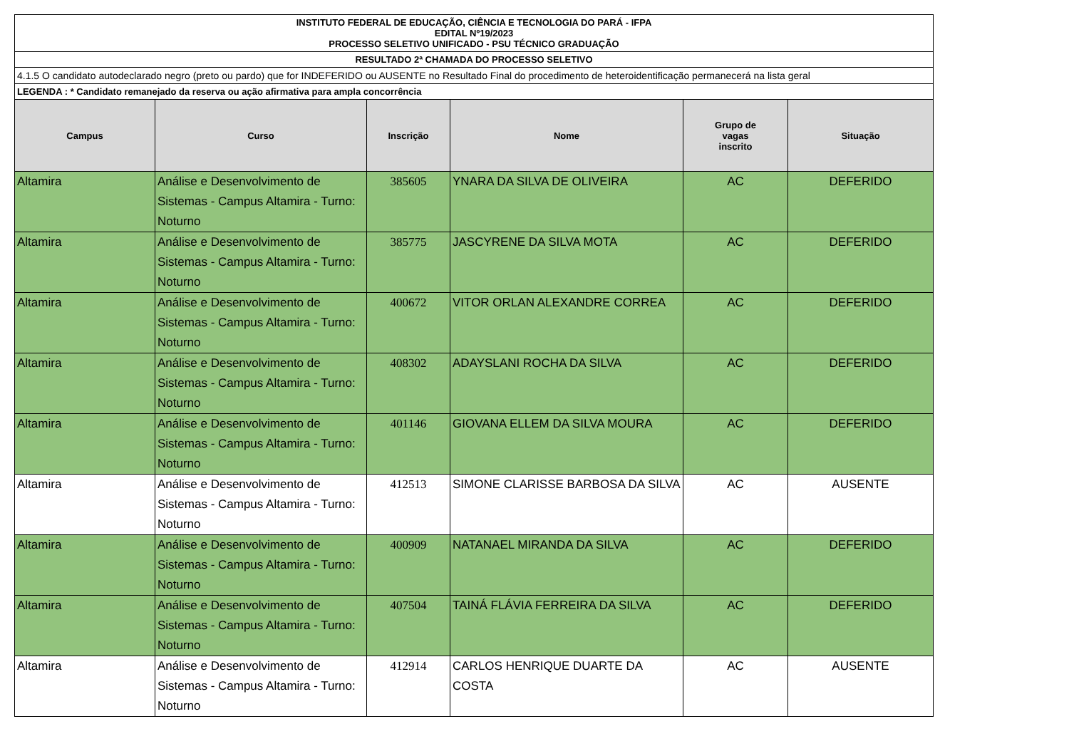| INSTITUTO FEDERAL DE EDUCAÇÃO, CIÊNCIA E TECNOLOGIA DO PARÁ - IFPA EDITAL Nº19/2023 PROCESSO SELETIVO UNIFICADO - PSU TÉCNICO GRADUAÇÃO | | | | | |
| RESULTADO 2ª CHAMADA DO PROCESSO SELETIVO | | | | | |
| 4.1.5 O candidato autodeclarado negro (preto ou pardo) que for INDEFERIDO ou AUSENTE no Resultado Final do procedimento de heteroidentificação permanecerá na lista geral | | | | | |
| LEGENDA : * Candidato remanejado da reserva ou ação afirmativa para ampla concorrência | | | | | |
| Campus | Curso | Inscrição | Nome | Grupo de vagas inscrito | Situação |
| Altamira | Análise e Desenvolvimento de Sistemas - Campus Altamira - Turno: Noturno | 385605 | YNARA DA SILVA DE OLIVEIRA | AC | DEFERIDO |
| Altamira | Análise e Desenvolvimento de Sistemas - Campus Altamira - Turno: Noturno | 385775 | JASCYRENE DA SILVA MOTA | AC | DEFERIDO |
| Altamira | Análise e Desenvolvimento de Sistemas - Campus Altamira - Turno: Noturno | 400672 | VITOR ORLAN ALEXANDRE CORREA | AC | DEFERIDO |
| Altamira | Análise e Desenvolvimento de Sistemas - Campus Altamira - Turno: Noturno | 408302 | ADAYSLANI ROCHA DA SILVA | AC | DEFERIDO |
| Altamira | Análise e Desenvolvimento de Sistemas - Campus Altamira - Turno: Noturno | 401146 | GIOVANA ELLEM DA SILVA MOURA | AC | DEFERIDO |
| Altamira | Análise e Desenvolvimento de Sistemas - Campus Altamira - Turno: Noturno | 412513 | SIMONE CLARISSE BARBOSA DA SILVA | AC | AUSENTE |
| Altamira | Análise e Desenvolvimento de Sistemas - Campus Altamira - Turno: Noturno | 400909 | NATANAEL MIRANDA DA SILVA | AC | DEFERIDO |
| Altamira | Análise e Desenvolvimento de Sistemas - Campus Altamira - Turno: Noturno | 407504 | TAINÁ FLÁVIA FERREIRA DA SILVA | AC | DEFERIDO |
| Altamira | Análise e Desenvolvimento de Sistemas - Campus Altamira - Turno: Noturno | 412914 | CARLOS HENRIQUE DUARTE DA COSTA | AC | AUSENTE |